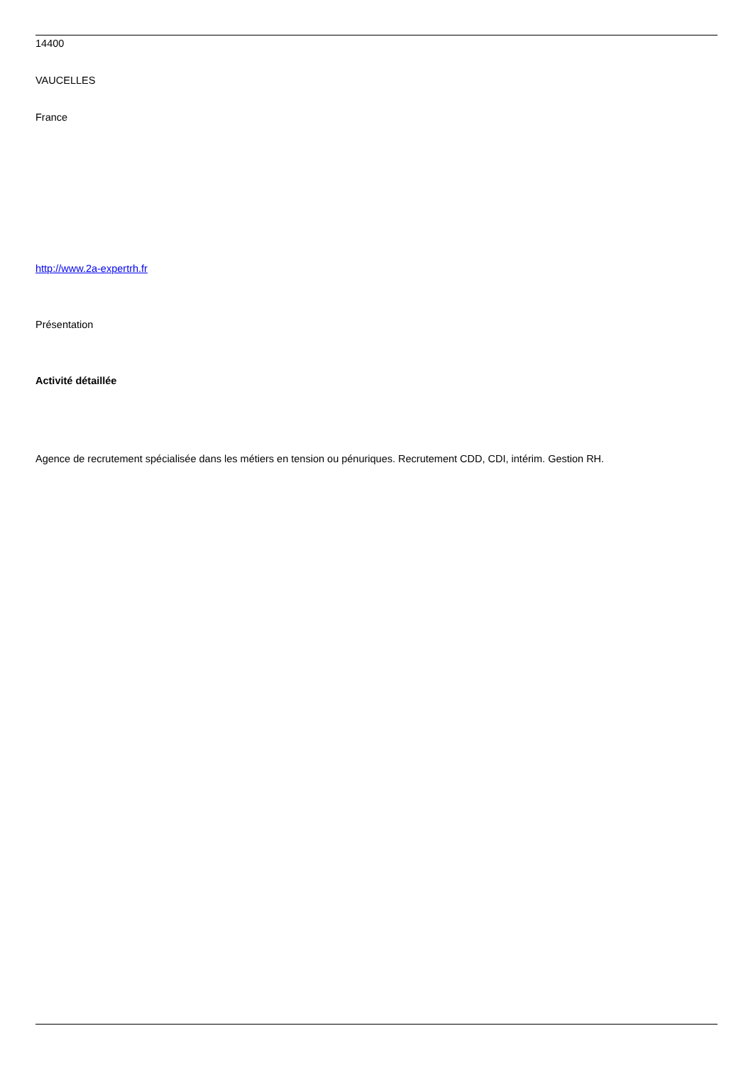14400
VAUCELLES
France
http://www.2a-expertrh.fr
Présentation
Activité détaillée
Agence de recrutement spécialisée dans les métiers en tension ou pénuriques. Recrutement CDD, CDI, intérim. Gestion RH.